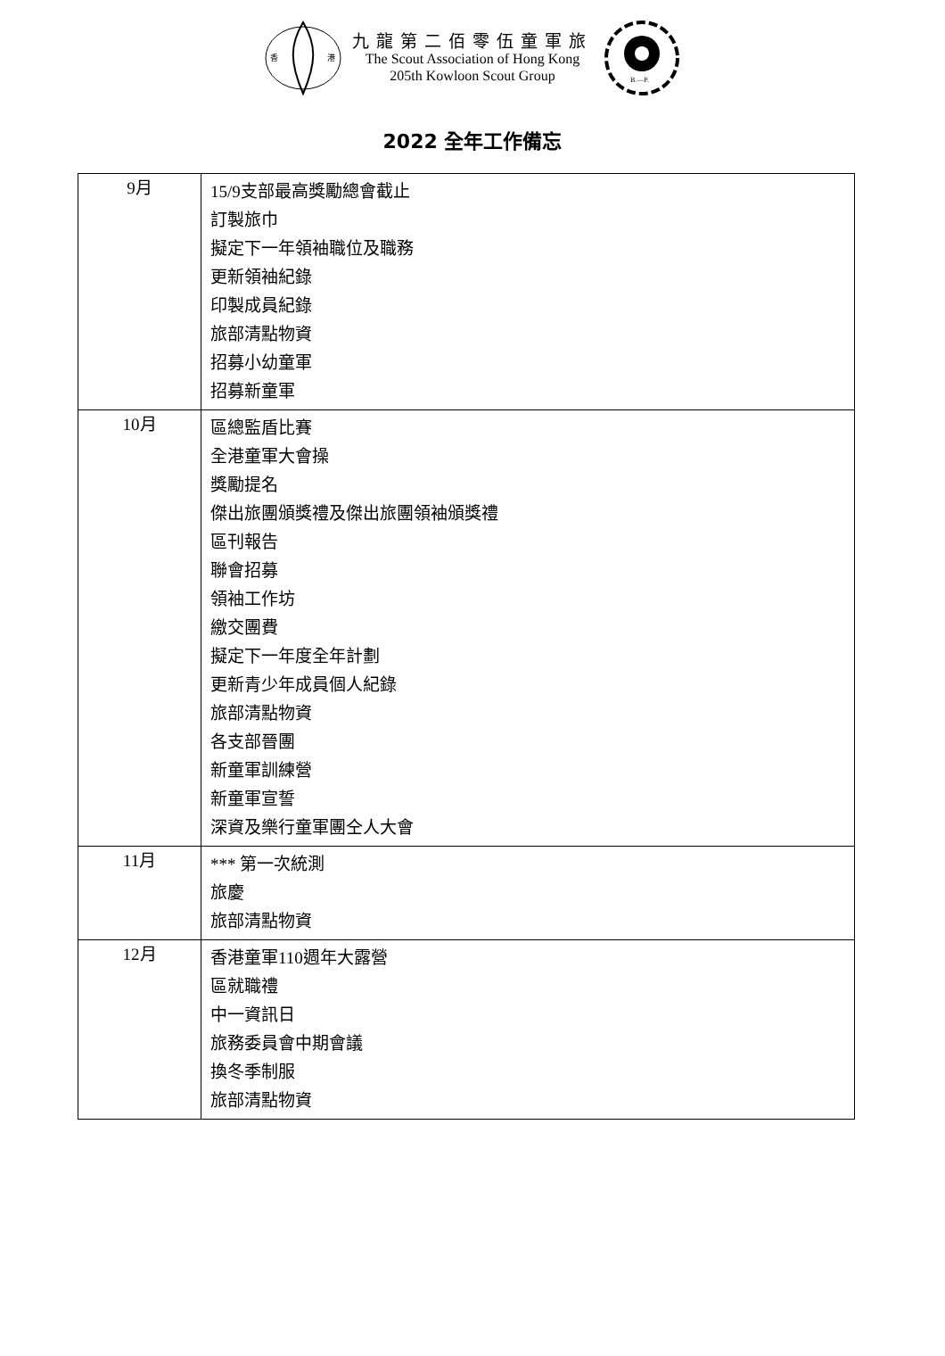香
港
九龍第二佰零伍童軍旅
The Scout Association of Hong Kong
205th Kowloon Scout Group
B.—P.
2022 全年工作備忘
| 9月 | 15/9支部最高獎勵總會截止 訂製旅巾 擬定下一年領袖職位及職務 更新領袖紀錄 印製成員紀錄 旅部清點物資 招募小幼童軍 招募新童軍 |
| 10月 | 區總監盾比賽 全港童軍大會操 獎勵提名 傑出旅團頒獎禮及傑出旅團領袖頒獎禮 區刊報告 聯會招募 領袖工作坊 繳交團費 擬定下一年度全年計劃 更新青少年成員個人紀錄 旅部清點物資 各支部晉團 新童軍訓練營 新童軍宣誓 深資及樂行童軍團仝人大會 |
| 11月 | *** 第一次統測 旅慶 旅部清點物資 |
| 12月 | 香港童軍110週年大露營 區就職禮 中一資訊日 旅務委員會中期會議 換冬季制服 旅部清點物資 |